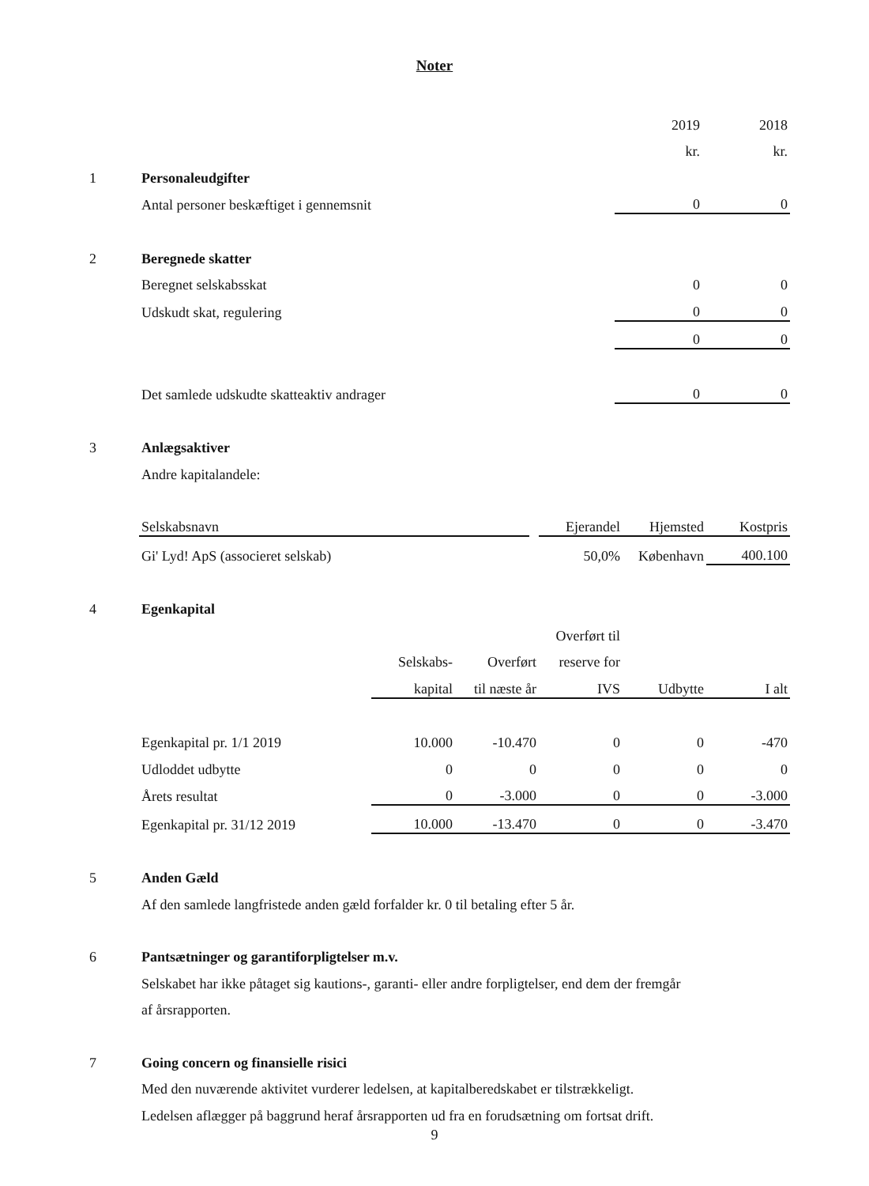Noter
| | | 2019 | 2018 |
| | | kr. | kr. |
| 1 | Personaleudgifter | | |
| | Antal personer beskæftiget i gennemsnit | 0 | 0 |
| 2 | Beregnede skatter | | |
| | Beregnet selskabsskat | 0 | 0 |
| | Udskudt skat, regulering | 0 | 0 |
| | | 0 | 0 |
| | Det samlede udskudte skatteaktiv andrager | 0 | 0 |
| 3 | Anlægsaktiver | | |
| | Andre kapitalandele: | | |
| | Selskabsnavn | | Ejerandel | Hjemsted | Kostpris |
| | Gi' Lyd! ApS (associeret selskab) | | 50,0% | København | 400.100 |
| 4 | Egenkapital | | | | |
| | | | | Overført til | | |
| | | Selskabs- | Overført | reserve for | | |
| | | kapital | til næste år | IVS | Udbytte | I alt |
| | Egenkapital pr. 1/1 2019 | 10.000 | -10.470 | 0 | 0 | -470 |
| | Udloddet udbytte | 0 | 0 | 0 | 0 | 0 |
| | Årets resultat | 0 | -3.000 | 0 | 0 | -3.000 |
| | Egenkapital pr. 31/12 2019 | 10.000 | -13.470 | 0 | 0 | -3.470 |
| 5 | Anden Gæld | | | | | |
| | Af den samlede langfristede anden gæld forfalder kr. 0 til betaling efter 5 år. | | | | | |
| 6 | Pantsætninger og garantiforpligtelser m.v. | | | | | |
| | Selskabet har ikke påtaget sig kautions-, garanti- eller andre forpligtelser, end dem der fremgår | | | | | |
| | af årsrapporten. | | | | | |
| 7 | Going concern og finansielle risici | | | | | |
| | Med den nuværende aktivitet vurderer ledelsen, at kapitalberedskabet er tilstrækkeligt. | | | | | |
| | Ledelsen aflægger på baggrund heraf årsrapporten ud fra en forudsætning om fortsat drift. | | | | | |
9